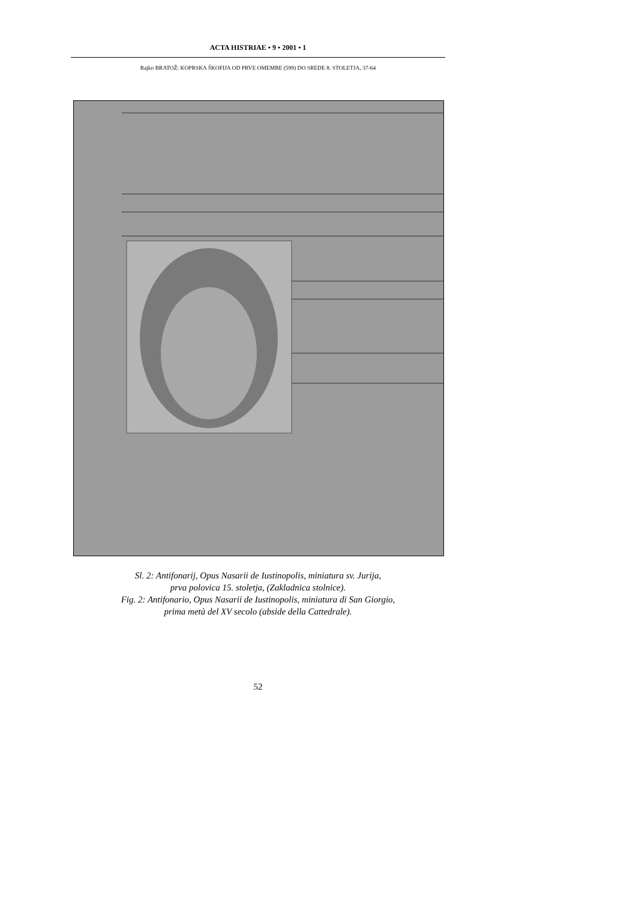ACTA HISTRIAE • 9 • 2001 • 1
Rajko BRATOŽ: KOPRSKA ŠKOFIJA OD PRVE OMEMBE (599) DO SREDE 8. STOLETJA, 37-64
Sl. 2: Antifonarij, Opus Nasarii de Iustinopolis, miniatura sv. Jurija,
prva polovica 15. stoletja, (Zakladnica stolnice).
Fig. 2: Antifonario, Opus Nasarii de Iustinopolis, miniatura di San Giorgio,
prima metà del XV secolo (abside della Cattedrale).
52